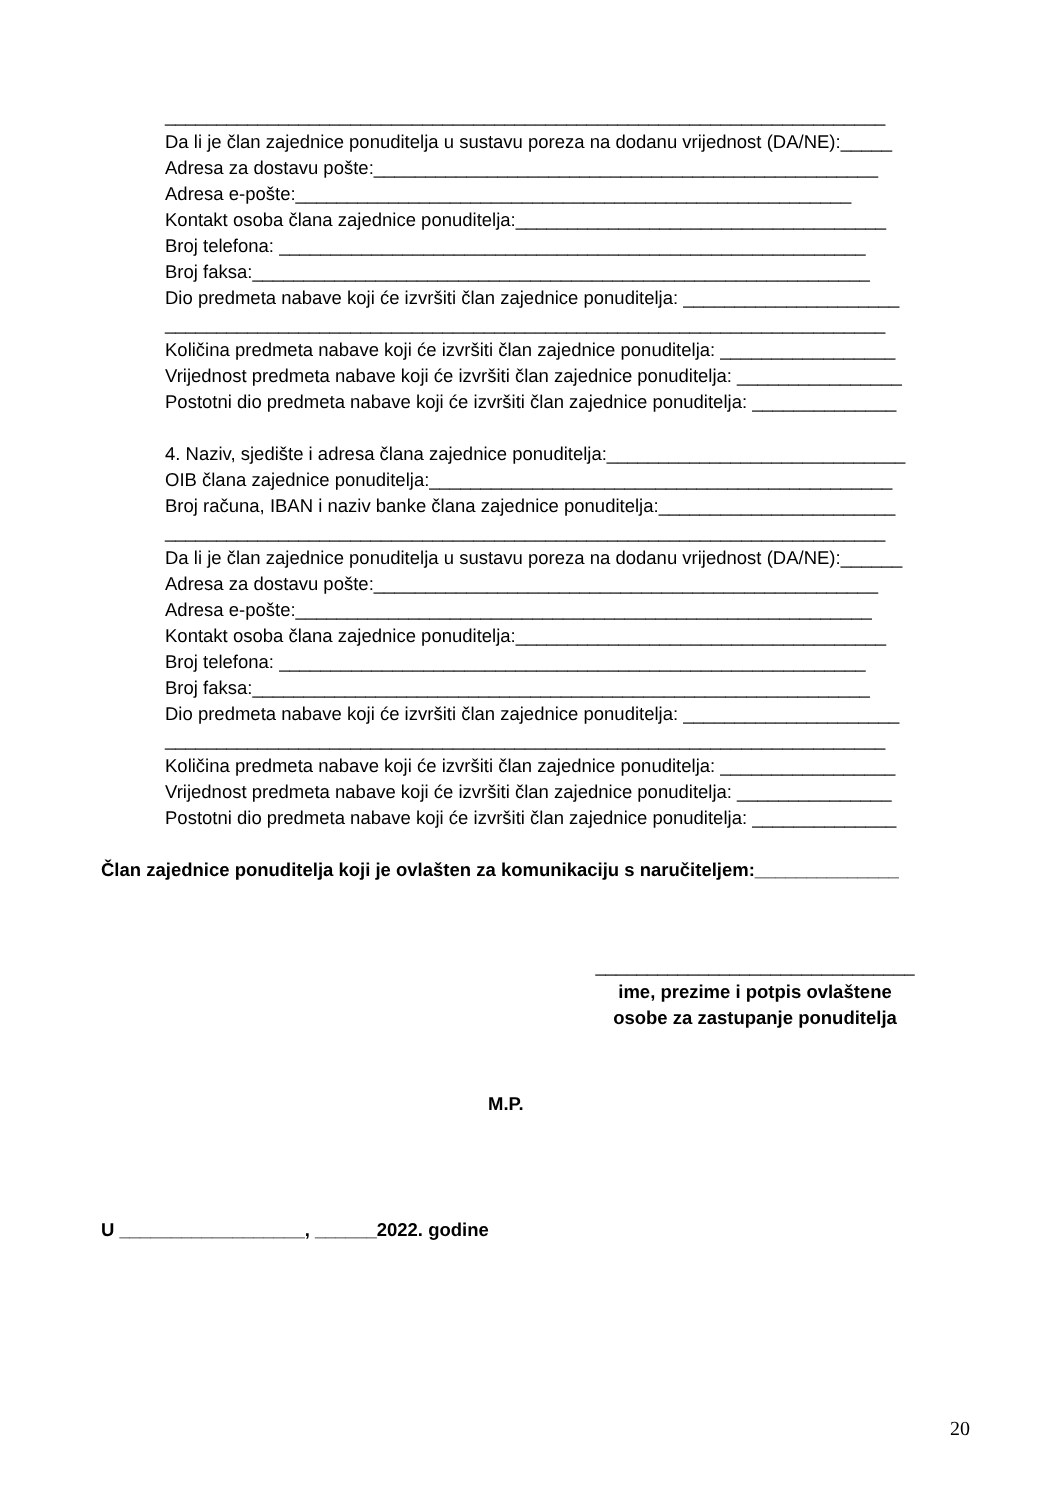______________________________________________________________________
Da li je član zajednice ponuditelja u sustavu poreza na dodanu vrijednost (DA/NE):_____
Adresa za dostavu pošte:_________________________________________________
Adresa e-pošte:______________________________________________________
Kontakt osoba člana zajednice ponuditelja:____________________________________
Broj telefona: _________________________________________________________
Broj faksa:____________________________________________________________
Dio predmeta nabave koji će izvršiti član zajednice ponuditelja: _____________________
______________________________________________________________________
Količina predmeta nabave koji će izvršiti član zajednice ponuditelja: _________________
Vrijednost predmeta nabave koji će izvršiti član zajednice ponuditelja: ________________
Postotni dio predmeta nabave koji će izvršiti član zajednice ponuditelja: ______________
4. Naziv, sjedište i adresa člana zajednice ponuditelja:_____________________________
OIB člana zajednice ponuditelja:_____________________________________________
Broj računa, IBAN i naziv banke člana zajednice ponuditelja:_______________________
______________________________________________________________________
Da li je član zajednice ponuditelja u sustavu poreza na dodanu vrijednost (DA/NE):______
Adresa za dostavu pošte:_________________________________________________
Adresa e-pošte:________________________________________________________
Kontakt osoba člana zajednice ponuditelja:____________________________________
Broj telefona: _________________________________________________________
Broj faksa:____________________________________________________________
Dio predmeta nabave koji će izvršiti član zajednice ponuditelja: _____________________
______________________________________________________________________
Količina predmeta nabave koji će izvršiti član zajednice ponuditelja: _________________
Vrijednost predmeta nabave koji će izvršiti član zajednice ponuditelja: _______________
Postotni dio predmeta nabave koji će izvršiti član zajednice ponuditelja: ______________
Član zajednice ponuditelja koji je ovlašten za komunikaciju s naručiteljem:______________
_______________________________
ime, prezime i potpis ovlaštene
osobe za zastupanje ponuditelja
M.P.
U __________________, ______2022. godine
20